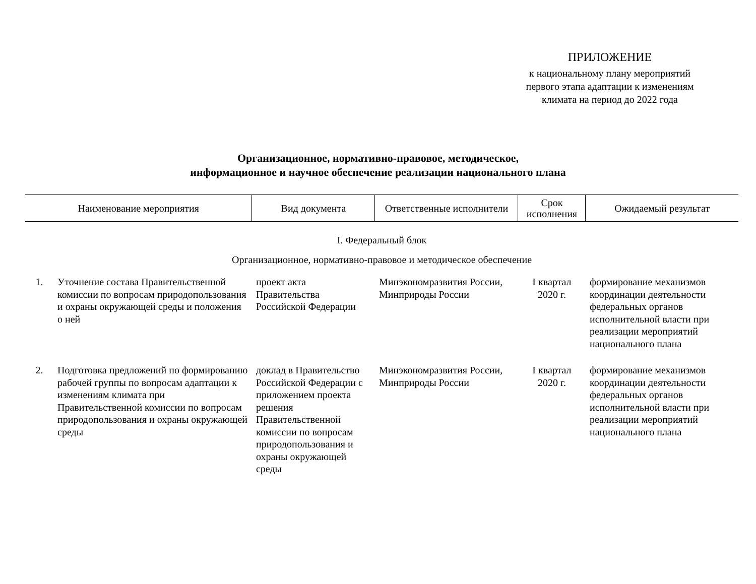ПРИЛОЖЕНИЕ
к национальному плану мероприятий
первого этапа адаптации к изменениям
климата на период до 2022 года
Организационное, нормативно-правовое, методическое,
информационное и научное обеспечение реализации национального плана
| Наименование мероприятия | | Вид документа | Ответственные исполнители | Срок исполнения | Ожидаемый результат |
| --- | --- | --- | --- | --- | --- |
| I. Федеральный блок | | | | | |
| Организационное, нормативно-правовое и методическое обеспечение | | | | | |
| 1. | Уточнение состава Правительственной комиссии по вопросам природопользования и охраны окружающей среды и положения о ней | проект акта Правительства Российской Федерации | Минэкономразвития России, Минприроды России | I квартал 2020 г. | формирование механизмов координации деятельности федеральных органов исполнительной власти при реализации мероприятий национального плана |
| 2. | Подготовка предложений по формированию рабочей группы по вопросам адаптации к изменениям климата при Правительственной комиссии по вопросам природопользования и охраны окружающей среды | доклад в Правительство Российской Федерации с приложением проекта решения Правительственной комиссии по вопросам природопользования и охраны окружающей среды | Минэкономразвития России, Минприроды России | I квартал 2020 г. | формирование механизмов координации деятельности федеральных органов исполнительной власти при реализации мероприятий национального плана |